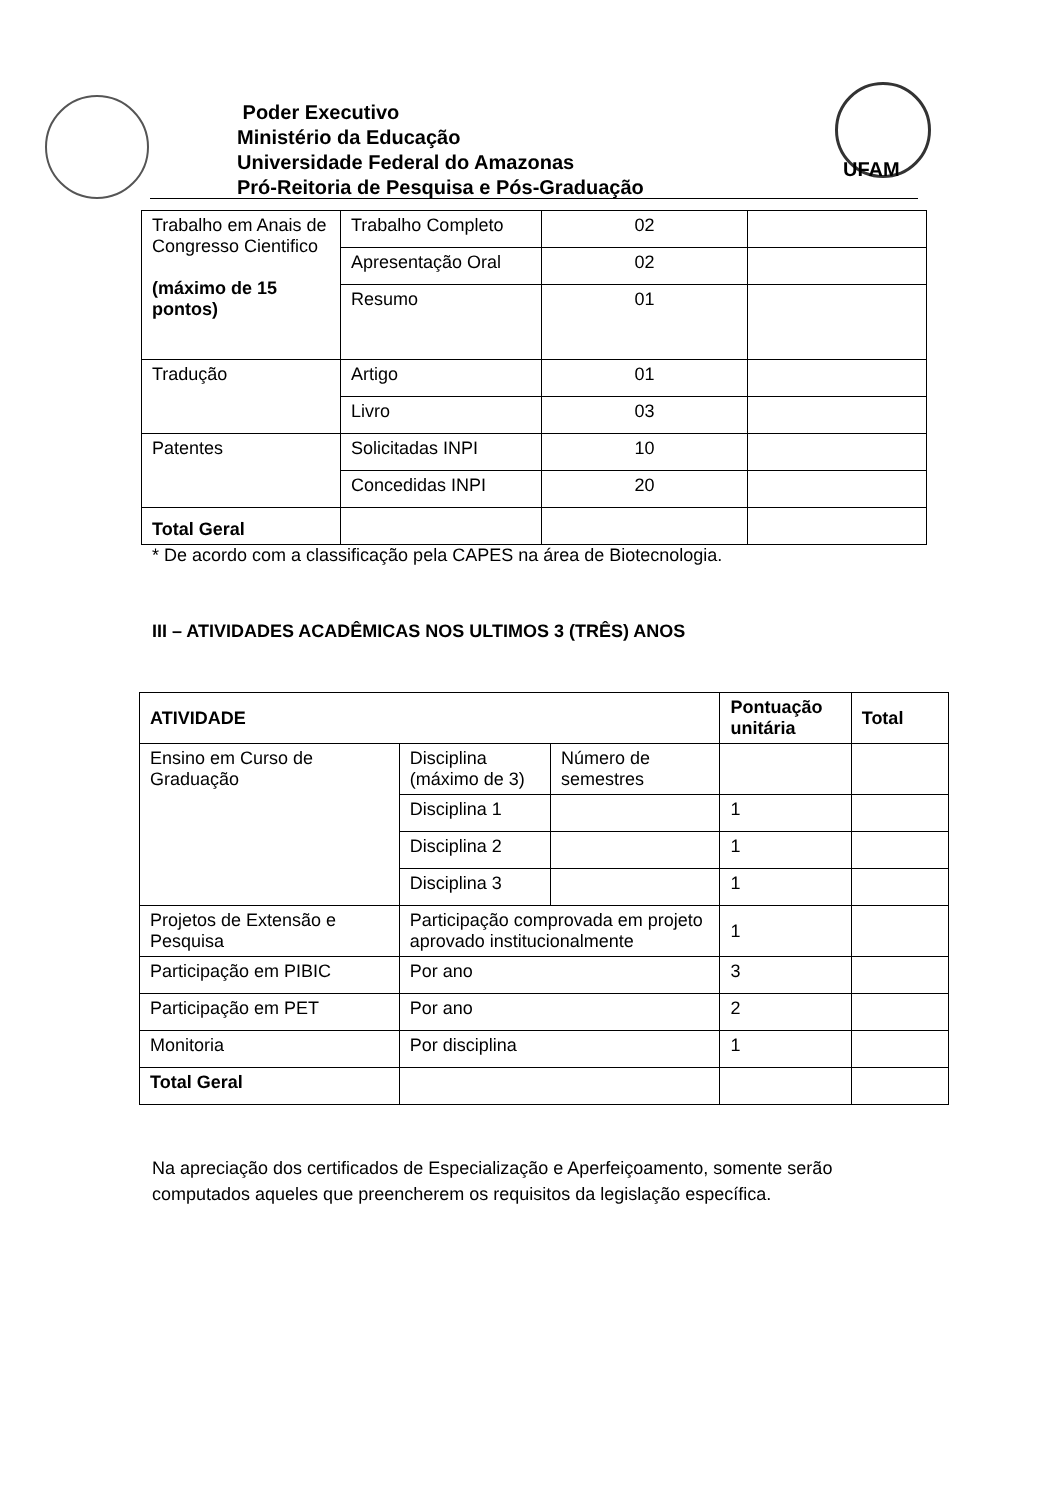Poder Executivo
Ministério da Educação
Universidade Federal do Amazonas
Pró-Reitoria de Pesquisa e Pós-Graduação
UFAM
| Trabalho em Anais de Congresso Cientifico (máximo de 15 pontos) | Trabalho Completo | 02 | |
| | Apresentação Oral | 02 | |
| | Resumo | 01 | |
| Tradução | Artigo | 01 | |
| | Livro | 03 | |
| Patentes | Solicitadas INPI | 10 | |
| | Concedidas INPI | 20 | |
| Total Geral | | | |
* De acordo com a classificação pela CAPES na área de Biotecnologia.
III – ATIVIDADES ACADÊMICAS NOS ULTIMOS 3 (TRÊS) ANOS
| ATIVIDADE | | | Pontuação unitária | Total |
| --- | --- | --- | --- | --- |
| Ensino em Curso de Graduação | Disciplina (máximo de 3) | Número de semestres | | |
| | Disciplina 1 | | 1 | |
| | Disciplina 2 | | 1 | |
| | Disciplina 3 | | 1 | |
| Projetos de Extensão e Pesquisa | Participação comprovada em projeto aprovado institucionalmente | | 1 | |
| Participação em PIBIC | Por ano | | 3 | |
| Participação em PET | Por ano | | 2 | |
| Monitoria | Por disciplina | | 1 | |
| Total Geral | | | | |
Na apreciação dos certificados de Especialização e Aperfeiçoamento, somente serão computados aqueles que preencherem os requisitos da legislação específica.